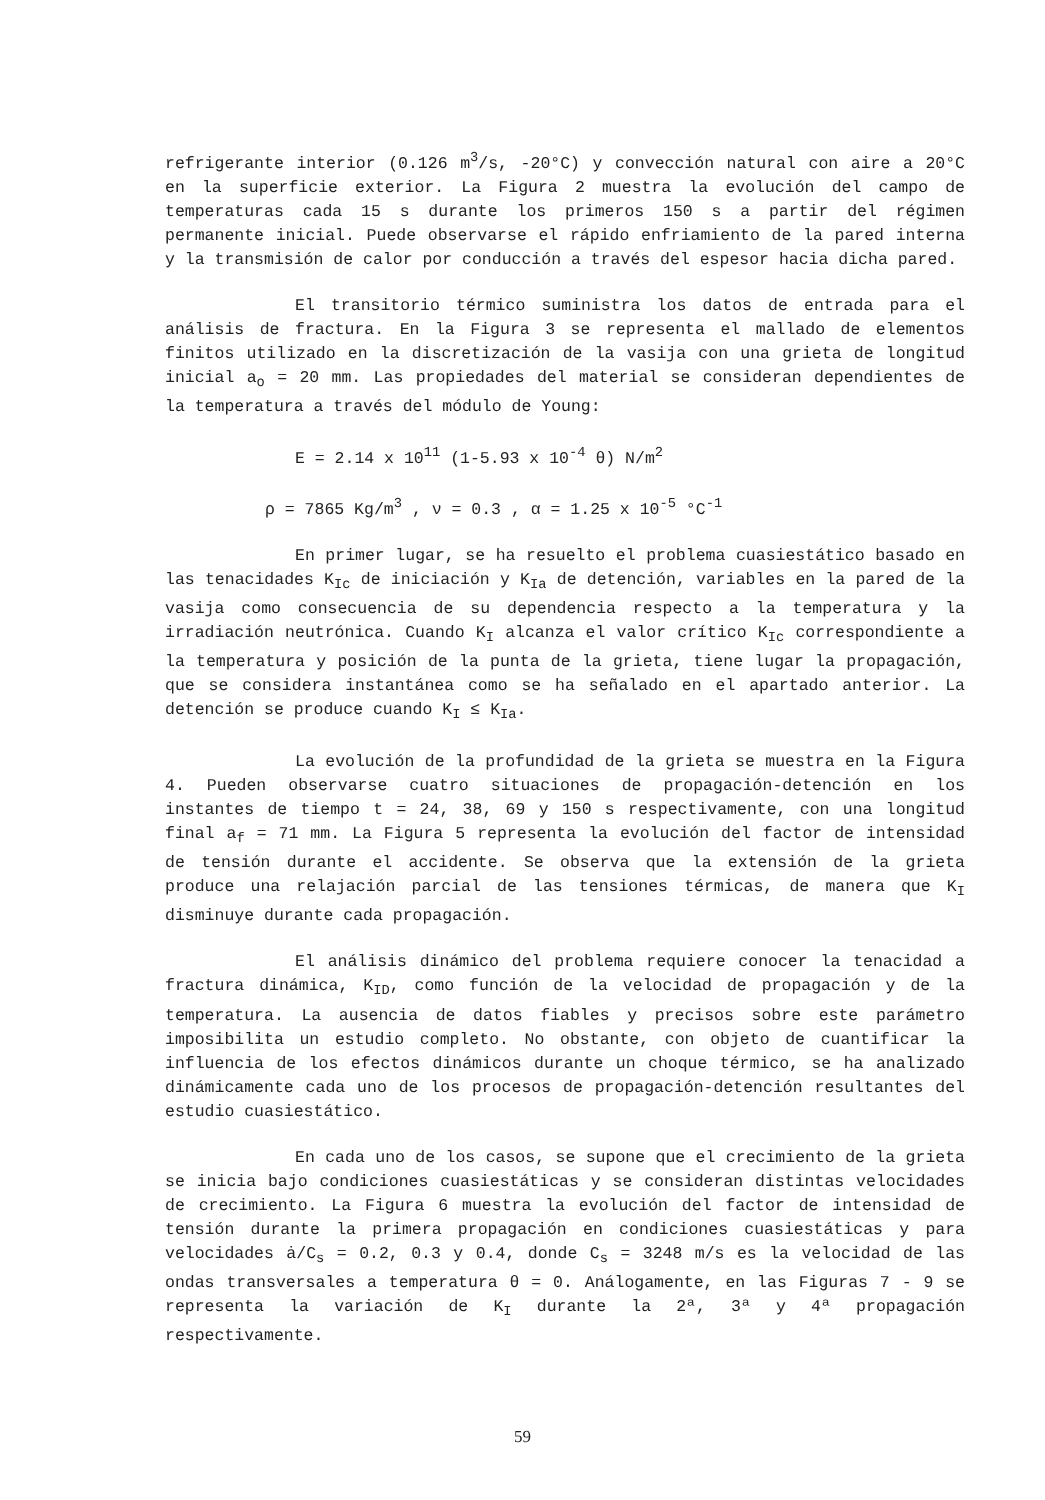refrigerante interior (0.126 m<sup>3</sup>/s, -20°C) y convección natural con aire a 20°C en la superficie exterior. La Figura 2 muestra la evolución del campo de temperaturas cada 15 s durante los primeros 150 s a partir del régimen permanente inicial. Puede observarse el rápido enfriamiento de la pared interna y la transmisión de calor por conducción a través del espesor hacia dicha pared.
El transitorio térmico suministra los datos de entrada para el análisis de fractura. En la Figura 3 se representa el mallado de elementos finitos utilizado en la discretización de la vasija con una grieta de longitud inicial a<sub>o</sub> = 20 mm. Las propiedades del material se consideran dependientes de la temperatura a través del módulo de Young:
E = 2.14 x 10<sup>11</sup> (1-5.93 x 10<sup>-4</sup> θ) N/m<sup>2</sup>
ρ = 7865 Kg/m<sup>3</sup> , ν = 0.3 , α = 1.25 x 10<sup>-5</sup> °C<sup>-1</sup>
En primer lugar, se ha resuelto el problema cuasiestático basado en las tenacidades K<sub>Ic</sub> de iniciación y K<sub>Ia</sub> de detención, variables en la pared de la vasija como consecuencia de su dependencia respecto a la temperatura y la irradiación neutrónica. Cuando K<sub>I</sub> alcanza el valor crítico K<sub>Ic</sub> correspondiente a la temperatura y posición de la punta de la grieta, tiene lugar la propagación, que se considera instantánea como se ha señalado en el apartado anterior. La detención se produce cuando K<sub>I</sub> ≤ K<sub>Ia</sub>.
La evolución de la profundidad de la grieta se muestra en la Figura 4. Pueden observarse cuatro situaciones de propagación-detención en los instantes de tiempo t = 24, 38, 69 y 150 s respectivamente, con una longitud final a<sub>f</sub> = 71 mm. La Figura 5 representa la evolución del factor de intensidad de tensión durante el accidente. Se observa que la extensión de la grieta produce una relajación parcial de las tensiones térmicas, de manera que K<sub>I</sub> disminuye durante cada propagación.
El análisis dinámico del problema requiere conocer la tenacidad a fractura dinámica, K<sub>ID</sub>, como función de la velocidad de propagación y de la temperatura. La ausencia de datos fiables y precisos sobre este parámetro imposibilita un estudio completo. No obstante, con objeto de cuantificar la influencia de los efectos dinámicos durante un choque térmico, se ha analizado dinámicamente cada uno de los procesos de propagación-detención resultantes del estudio cuasiestático.
En cada uno de los casos, se supone que el crecimiento de la grieta se inicia bajo condiciones cuasiestáticas y se consideran distintas velocidades de crecimiento. La Figura 6 muestra la evolución del factor de intensidad de tensión durante la primera propagación en condiciones cuasiestáticas y para velocidades ȧ/C<sub>s</sub> = 0.2, 0.3 y 0.4, donde C<sub>s</sub> = 3248 m/s es la velocidad de las ondas transversales a temperatura θ = 0. Análogamente, en las Figuras 7 - 9 se representa la variación de K<sub>I</sub> durante la 2ª, 3ª y 4ª propagación respectivamente.
59